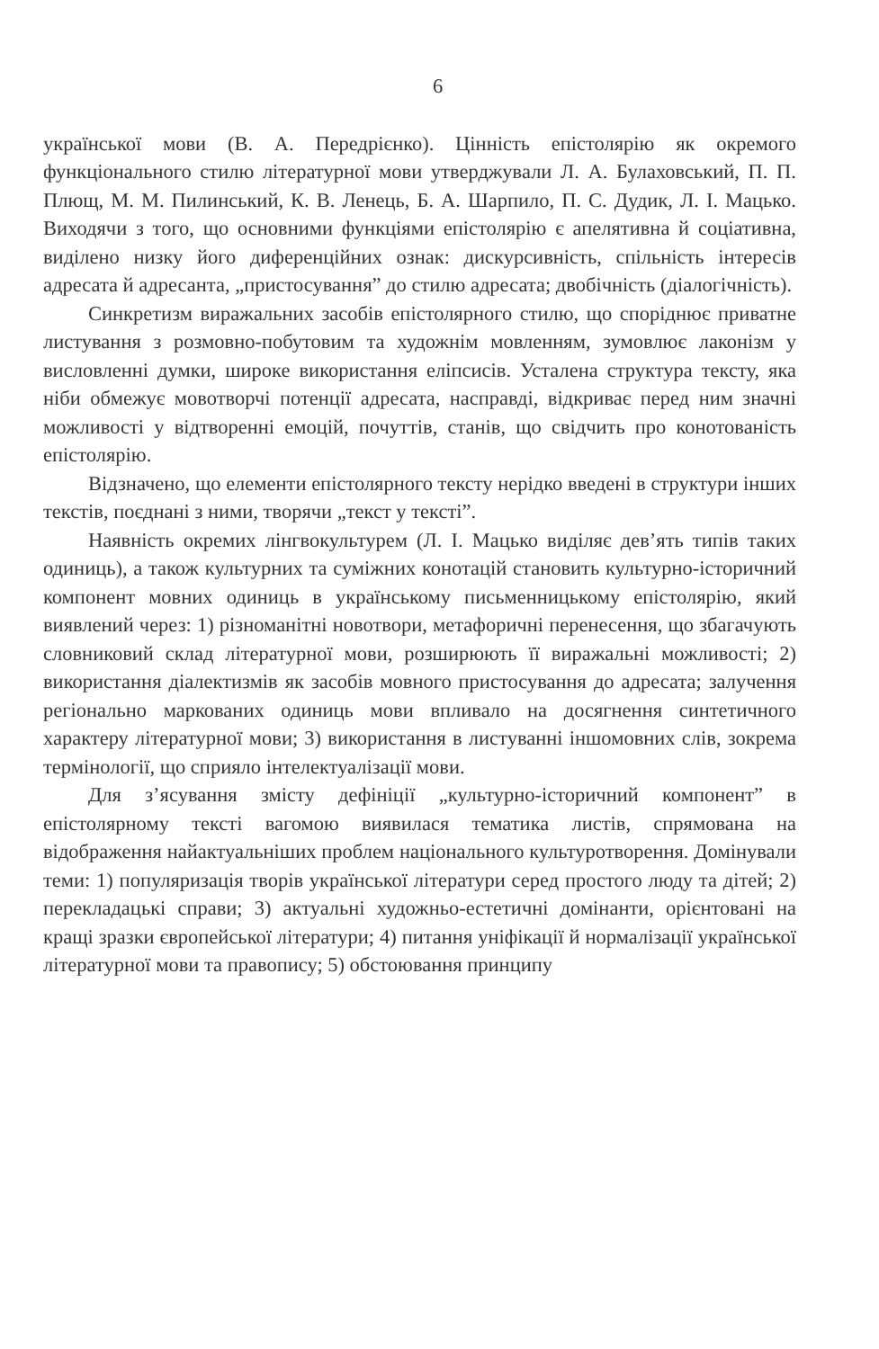6
української мови (В. А. Передрієнко). Цінність епістолярію як окремого функціонального стилю літературної мови утверджували Л. А. Булаховський, П. П. Плющ, М. М. Пилинський, К. В. Ленець, Б. А. Шарпило, П. С. Дудик, Л. І. Мацько. Виходячи з того, що основними функціями епістолярію є апелятивна й соціативна, виділено низку його диференційних ознак: дискурсивність, спільність інтересів адресата й адресанта, „пристосування” до стилю адресата; двобічність (діалогічність).
Синкретизм виражальних засобів епістолярного стилю, що споріднює приватне листування з розмовно-побутовим та художнім мовленням, зумовлює лаконізм у висловленні думки, широке використання еліпсисів. Усталена структура тексту, яка ніби обмежує мовотворчі потенції адресата, насправді, відкриває перед ним значні можливості у відтворенні емоцій, почуттів, станів, що свідчить про конотованість епістолярію.
Відзначено, що елементи епістолярного тексту нерідко введені в структури інших текстів, поєднані з ними, творячи „текст у тексті”.
Наявність окремих лінгвокультурем (Л. І. Мацько виділяє дев’ять типів таких одиниць), а також культурних та суміжних конотацій становить культурно-історичний компонент мовних одиниць в українському письменницькому епістолярію, який виявлений через: 1) різноманітні новотвори, метафоричні перенесення, що збагачують словниковий склад літературної мови, розширюють її виражальні можливості; 2) використання діалектизмів як засобів мовного пристосування до адресата; залучення регіонально маркованих одиниць мови впливало на досягнення синтетичного характеру літературної мови; 3) використання в листуванні іншомовних слів, зокрема термінології, що сприяло інтелектуалізації мови.
Для з’ясування змісту дефініції „культурно-історичний компонент” в епістолярному тексті вагомою виявилася тематика листів, спрямована на відображення найактуальніших проблем національного культуротворення. Домінували теми: 1) популяризація творів української літератури серед простого люду та дітей; 2) перекладацькі справи; 3) актуальні художньо-естетичні домінанти, орієнтовані на кращі зразки європейської літератури; 4) питання уніфікації й нормалізації української літературної мови та правопису; 5) обстоювання принципу